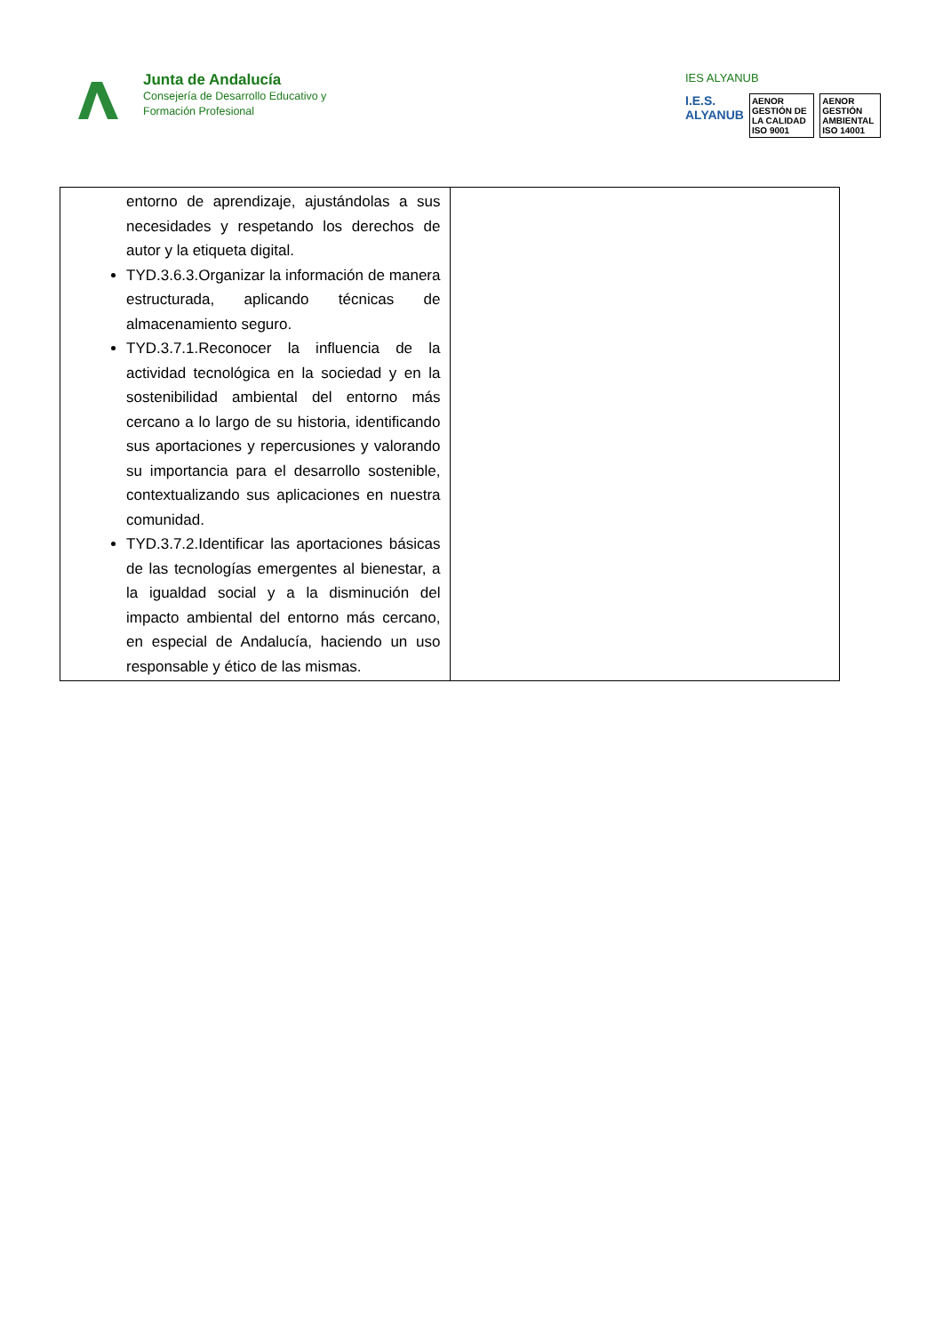Junta de Andalucía
Consejería de Desarrollo Educativo y
Formación Profesional
IES ALYANUB
I.E.S. ALYANUB AENOR GESTIÓN DE LA CALIDAD ISO 9001 AENOR GESTIÓN AMBIENTAL ISO 14001
| entorno de aprendizaje, ajustándolas a sus necesidades y respetando los derechos de autor y la etiqueta digital. TYD.3.6.3.Organizar la información de manera estructurada, aplicando técnicas de almacenamiento seguro. TYD.3.7.1.Reconocer la influencia de la actividad tecnológica en la sociedad y en la sostenibilidad ambiental del entorno más cercano a lo largo de su historia, identificando sus aportaciones y repercusiones y valorando su importancia para el desarrollo sostenible, contextualizando sus aplicaciones en nuestra comunidad. TYD.3.7.2.Identificar las aportaciones básicas de las tecnologías emergentes al bienestar, a la igualdad social y a la disminución del impacto ambiental del entorno más cercano, en especial de Andalucía, haciendo un uso responsable y ético de las mismas. | |